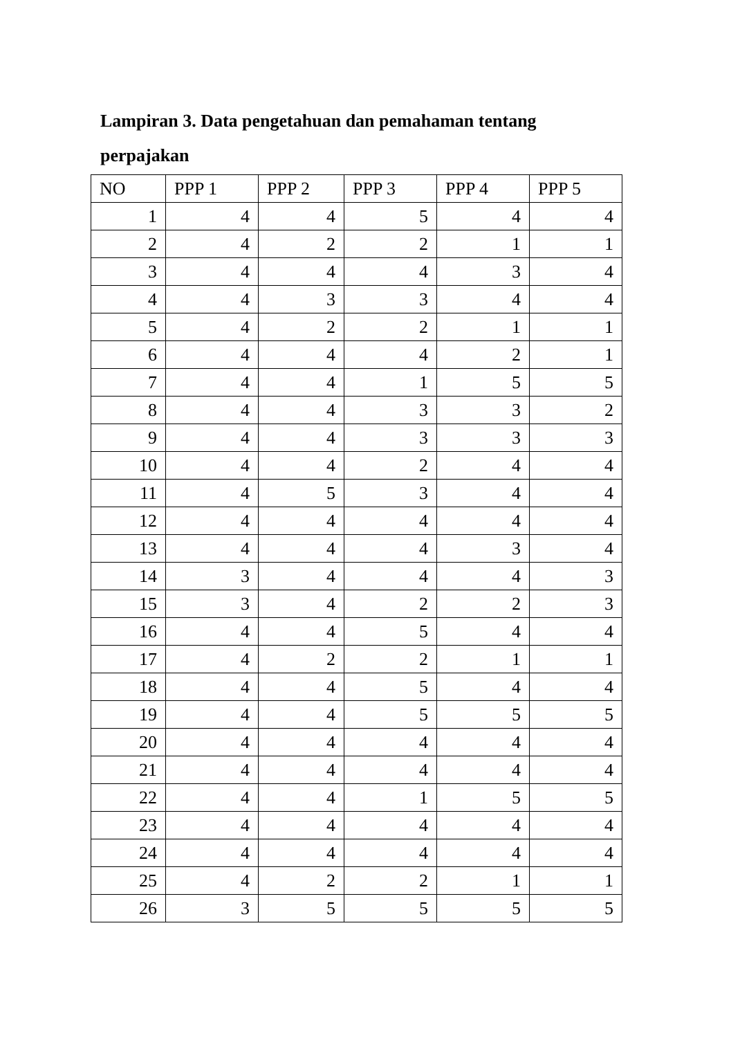Lampiran 3. Data pengetahuan dan pemahaman tentang perpajakan
| NO | PPP 1 | PPP 2 | PPP 3 | PPP 4 | PPP 5 |
| --- | --- | --- | --- | --- | --- |
| 1 | 4 | 4 | 5 | 4 | 4 |
| 2 | 4 | 2 | 2 | 1 | 1 |
| 3 | 4 | 4 | 4 | 3 | 4 |
| 4 | 4 | 3 | 3 | 4 | 4 |
| 5 | 4 | 2 | 2 | 1 | 1 |
| 6 | 4 | 4 | 4 | 2 | 1 |
| 7 | 4 | 4 | 1 | 5 | 5 |
| 8 | 4 | 4 | 3 | 3 | 2 |
| 9 | 4 | 4 | 3 | 3 | 3 |
| 10 | 4 | 4 | 2 | 4 | 4 |
| 11 | 4 | 5 | 3 | 4 | 4 |
| 12 | 4 | 4 | 4 | 4 | 4 |
| 13 | 4 | 4 | 4 | 3 | 4 |
| 14 | 3 | 4 | 4 | 4 | 3 |
| 15 | 3 | 4 | 2 | 2 | 3 |
| 16 | 4 | 4 | 5 | 4 | 4 |
| 17 | 4 | 2 | 2 | 1 | 1 |
| 18 | 4 | 4 | 5 | 4 | 4 |
| 19 | 4 | 4 | 5 | 5 | 5 |
| 20 | 4 | 4 | 4 | 4 | 4 |
| 21 | 4 | 4 | 4 | 4 | 4 |
| 22 | 4 | 4 | 1 | 5 | 5 |
| 23 | 4 | 4 | 4 | 4 | 4 |
| 24 | 4 | 4 | 4 | 4 | 4 |
| 25 | 4 | 2 | 2 | 1 | 1 |
| 26 | 3 | 5 | 5 | 5 | 5 |